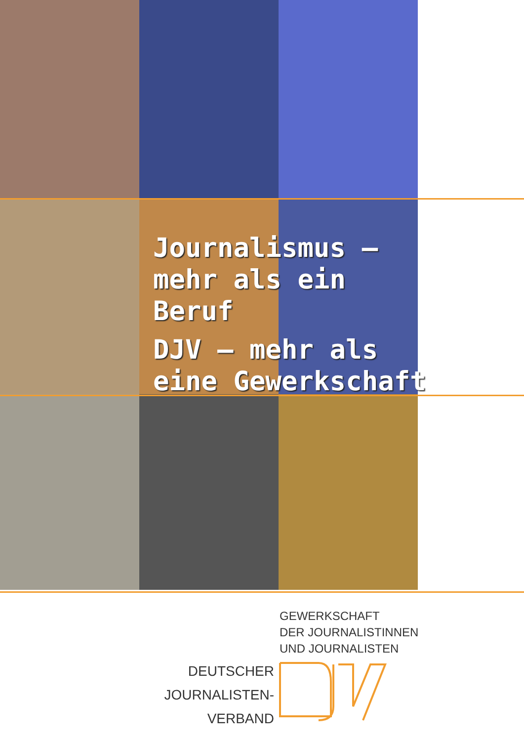Journalismus –
mehr als ein Beruf
DJV – mehr als
eine Gewerkschaft
GEWERKSCHAFT
DER JOURNALISTINNEN
UND JOURNALISTEN
DEUTSCHER
JOURNALISTEN-
VERBAND